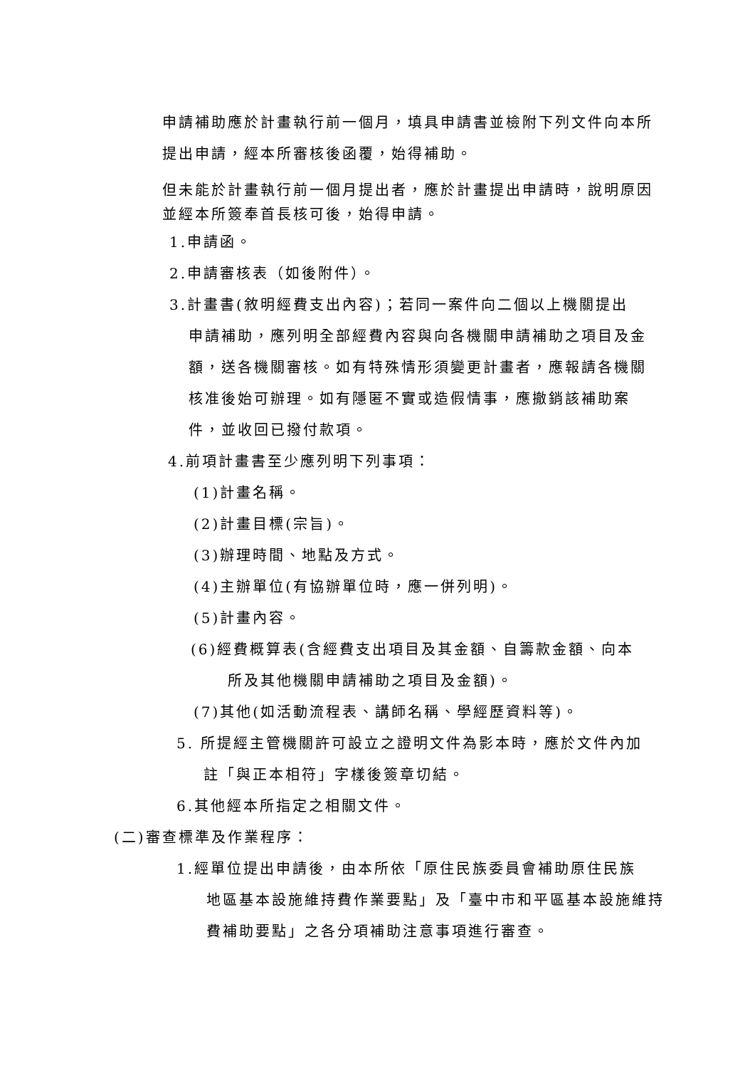申請補助應於計畫執行前一個月，填具申請書並檢附下列文件向本所
提出申請，經本所審核後函覆，始得補助。
但未能於計畫執行前一個月提出者，應於計畫提出申請時，說明原因
並經本所簽奉首長核可後，始得申請。
1.申請函。
2.申請審核表（如後附件）。
3.計畫書(敘明經費支出內容)；若同一案件向二個以上機關提出
申請補助，應列明全部經費內容與向各機關申請補助之項目及金
額，送各機關審核。如有特殊情形須變更計畫者，應報請各機關
核准後始可辦理。如有隱匿不實或造假情事，應撤銷該補助案
件，並收回已撥付款項。
4.前項計畫書至少應列明下列事項：
(1)計畫名稱。
(2)計畫目標(宗旨)。
(3)辦理時間、地點及方式。
(4)主辦單位(有協辦單位時，應一併列明)。
(5)計畫內容。
(6)經費概算表(含經費支出項目及其金額、自籌款金額、向本
所及其他機關申請補助之項目及金額)。
(7)其他(如活動流程表、講師名稱、學經歷資料等)。
5. 所提經主管機關許可設立之證明文件為影本時，應於文件內加
註「與正本相符」字樣後簽章切結。
6.其他經本所指定之相關文件。
(二)審查標準及作業程序：
1.經單位提出申請後，由本所依「原住民族委員會補助原住民族
地區基本設施維持費作業要點」及「臺中市和平區基本設施維持
費補助要點」之各分項補助注意事項進行審查。